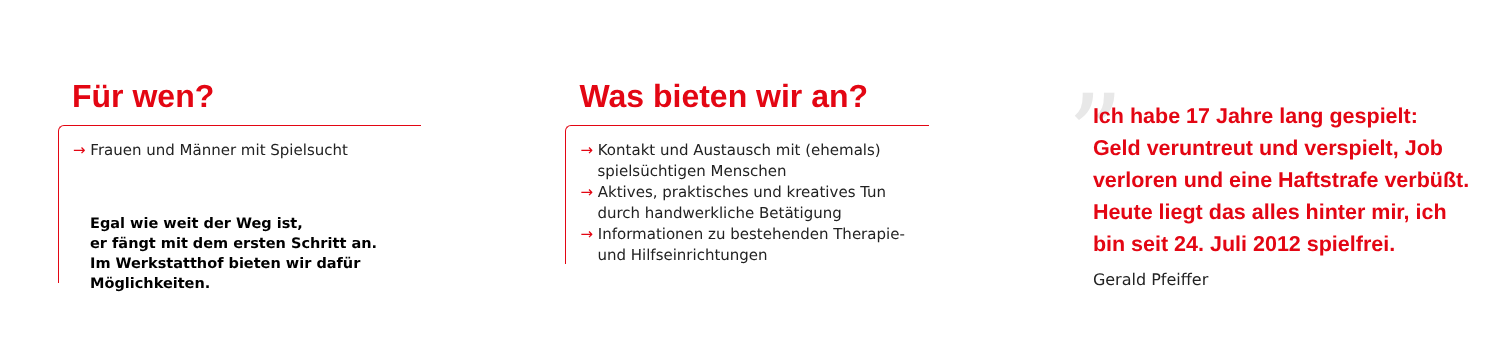Für wen?
→ Frauen und Männer mit Spielsucht
Egal wie weit der Weg ist,
er fängt mit dem ersten Schritt an.
Im Werkstatthof bieten wir dafür
Möglichkeiten.
Was bieten wir an?
→ Kontakt und Austausch mit (ehemals) spielsüchtigen Menschen
→ Aktives, praktisches und kreatives Tun durch handwerkliche Betätigung
→ Informationen zu bestehenden Therapie- und Hilfseinrichtungen
”
Ich habe 17 Jahre lang gespielt:
Geld veruntreut und verspielt, Job
verloren und eine Haftstrafe verbüßt.
Heute liegt das alles hinter mir, ich
bin seit 24. Juli 2012 spielfrei.
Gerald Pfeiffer